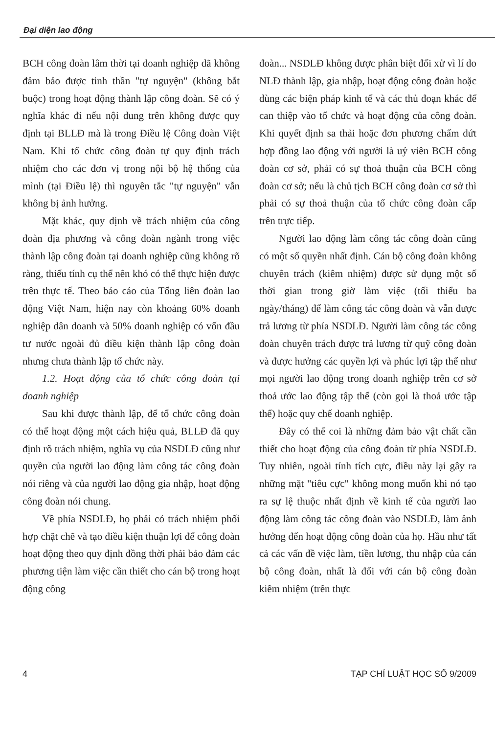Đại diện lao động
BCH công đoàn lâm thời tại doanh nghiệp dã không đảm bảo được tinh thần "tự nguyện" (không bắt buộc) trong hoạt động thành lập công đoàn. Sẽ có ý nghĩa khác đi nếu nội dung trên không được quy định tại BLLĐ mà là trong Điều lệ Công đoàn Việt Nam. Khi tổ chức công đoàn tự quy định trách nhiệm cho các đơn vị trong nội bộ hệ thống của mình (tại Điều lệ) thì nguyên tắc "tự nguyện" vẫn không bị ảnh hưởng.
Mặt khác, quy dịnh về trách nhiệm của công đoàn địa phương và công đoàn ngành trong việc thành lập công đoàn tại doanh nghiệp cũng không rõ ràng, thiếu tính cụ thể nên khó có thể thực hiện được trên thực tế. Theo báo cáo của Tổng liên đoàn lao động Việt Nam, hiện nay còn khoảng 60% doanh nghiệp dân doanh và 50% doanh nghiệp có vốn đầu tư nước ngoài đủ điều kiện thành lập công đoàn nhưng chưa thành lập tổ chức này.
1.2. Hoạt động của tổ chức công đoàn tại doanh nghiệp
Sau khi được thành lập, để tổ chức công đoàn có thể hoạt động một cách hiệu quả, BLLĐ đã quy định rõ trách nhiệm, nghĩa vụ của NSDLĐ cũng như quyền của người lao động làm công tác công đoàn nói riêng và của người lao động gia nhập, hoạt động công đoàn nói chung.
Về phía NSDLĐ, họ phải có trách nhiệm phối hợp chặt chẽ và tạo điều kiện thuận lợi để công đoàn hoạt động theo quy định đồng thời phải bảo đảm các phương tiện làm việc cần thiết cho cán bộ trong hoạt động công
đoàn... NSDLĐ không được phân biệt đối xử vì lí do NLĐ thành lập, gia nhập, hoạt động công đoàn hoặc dùng các biện pháp kinh tế và các thủ đoạn khác để can thiệp vào tổ chức và hoạt động của công đoàn. Khi quyết định sa thải hoặc đơn phương chấm dứt hợp đồng lao động với người là uỷ viên BCH công đoàn cơ sở, phải có sự thoả thuận của BCH công đoàn cơ sở; nếu là chủ tịch BCH công đoàn cơ sở thì phải có sự thoả thuận của tổ chức công đoàn cấp trên trực tiếp.
Người lao động làm công tác công đoàn cũng có một số quyền nhất định. Cán bộ công đoàn không chuyên trách (kiêm nhiệm) được sử dụng một số thời gian trong giờ làm việc (tối thiểu ba ngày/tháng) để làm công tác công đoàn và vẫn được trả lương từ phía NSDLĐ. Người làm công tác công đoàn chuyên trách được trả lương từ quỹ công đoàn và được hưởng các quyền lợi và phúc lợi tập thể như mọi người lao động trong doanh nghiệp trên cơ sở thoả ước lao động tập thể (còn gọi là thoả ước tập thể) hoặc quy chế doanh nghiệp.
Đây có thể coi là những đảm bảo vật chất cần thiết cho hoạt động của công đoàn từ phía NSDLĐ. Tuy nhiên, ngoài tính tích cực, điều này lại gây ra những mặt "tiêu cực" không mong muốn khi nó tạo ra sự lệ thuộc nhất định về kinh tế của người lao động làm công tác công đoàn vào NSDLĐ, làm ảnh hưởng đến hoạt động công đoàn của họ. Hầu như tất cả các vấn đề việc làm, tiền lương, thu nhập của cán bộ công đoàn, nhất là đối với cán bộ công đoàn kiêm nhiệm (trên thực
4 TẠP CHÍ LUẬT HỌC SỐ 9/2009